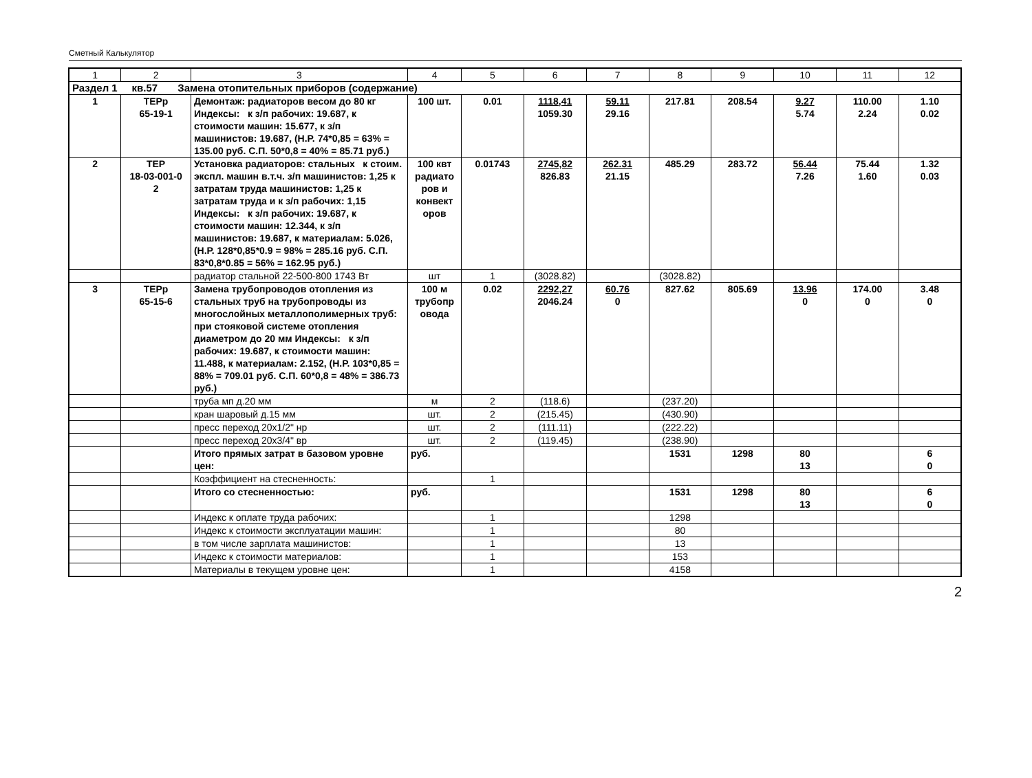Сметный Калькулятор
| 1 | 2 | 3 | 4 | 5 | 6 | 7 | 8 | 9 | 10 | 11 | 12 |
| Раздел 1 кв.57 Замена отопительных приборов (содержание) | | | | | | | | | | | |
| 1 | ТЕРр 65-19-1 | Демонтаж: радиаторов весом до 80 кг Индексы: к з/п рабочих: 19.687, к стоимости машин: 15.677, к з/п машинистов: 19.687, (Н.Р. 74*0,85 = 63% = 135.00 руб. С.П. 50*0,8 = 40% = 85.71 руб.) | 100 шт. | 0.01 | 1118,41 1059.30 | 59.11 29.16 | 217.81 | 208.54 | 9.27 5.74 | 110.00 2.24 | 1.10 0.02 |
| 2 | ТЕР 18-03-001-0 2 | Установка радиаторов: стальных к стоим. экспл. машин в.т.ч. з/п машинистов: 1,25 к затратам труда машинистов: 1,25 к затратам труда и к з/п рабочих: 1,15 Индексы: к з/п рабочих: 19.687, к стоимости машин: 12.344, к з/п машинистов: 19.687, к материалам: 5.026, (Н.Р. 128*0,85*0.9 = 98% = 285.16 руб. С.П. 83*0,8*0.85 = 56% = 162.95 руб.) | 100 квт радиато ров и конвект оров | 0.01743 | 2745,82 826.83 | 262.31 21.15 | 485.29 | 283.72 | 56.44 7.26 | 75.44 1.60 | 1.32 0.03 |
| | | радиатор стальной 22-500-800 1743 Вт | шт | 1 | (3028.82) | | (3028.82) | | | | |
| 3 | ТЕРр 65-15-6 | Замена трубопроводов отопления из стальных труб на трубопроводы из многослойных металлополимерных труб: при стояковой системе отопления диаметром до 20 мм Индексы: к з/п рабочих: 19.687, к стоимости машин: 11.488, к материалам: 2.152, (Н.Р. 103*0,85 = 88% = 709.01 руб. С.П. 60*0,8 = 48% = 386.73 руб.) | 100 м трубопр овода | 0.02 | 2292,27 2046.24 | 60.76 0 | 827.62 | 805.69 | 13.96 0 | 174.00 0 | 3.48 0 |
| | | труба мп д.20 мм | м | 2 | (118.6) | | (237.20) | | | | |
| | | кран шаровый д.15 мм | шт. | 2 | (215.45) | | (430.90) | | | | |
| | | пресс переход 20х1/2" нр | шт. | 2 | (111.11) | | (222.22) | | | | |
| | | пресс переход 20х3/4" вр | шт. | 2 | (119.45) | | (238.90) | | | | |
| | | Итого прямых затрат в базовом уровне цен: | руб. | | | | 1531 | 1298 | 80 13 | | 6 0 |
| | | Коэффициент на стесненность: | | 1 | | | | | | | |
| | | Итого со стесненностью: | руб. | | | | 1531 | 1298 | 80 13 | | 6 0 |
| | | Индекс к оплате труда рабочих: | | 1 | | | 1298 | | | | |
| | | Индекс к стоимости эксплуатации машин: | | 1 | | | 80 | | | | |
| | | в том числе зарплата машинистов: | | 1 | | | 13 | | | | |
| | | Индекс к стоимости материалов: | | 1 | | | 153 | | | | |
| | | Материалы в текущем уровне цен: | | 1 | | | 4158 | | | | |
2